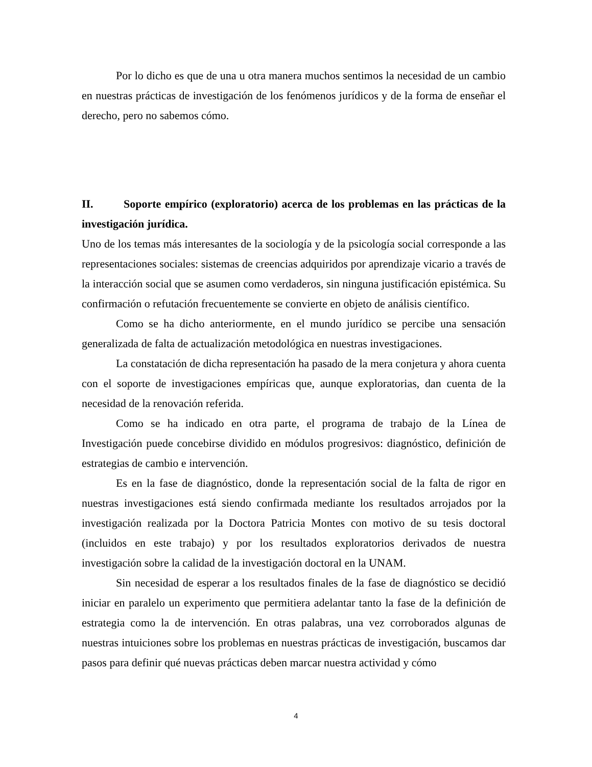Por lo dicho es que de una u otra manera muchos sentimos la necesidad de un cambio en nuestras prácticas de investigación de los fenómenos jurídicos y de la forma de enseñar el derecho, pero no sabemos cómo.
II. Soporte empírico (exploratorio) acerca de los problemas en las prácticas de la investigación jurídica.
Uno de los temas más interesantes de la sociología y de la psicología social corresponde a las representaciones sociales: sistemas de creencias adquiridos por aprendizaje vicario a través de la interacción social que se asumen como verdaderos, sin ninguna justificación epistémica. Su confirmación o refutación frecuentemente se convierte en objeto de análisis científico.
Como se ha dicho anteriormente, en el mundo jurídico se percibe una sensación generalizada de falta de actualización metodológica en nuestras investigaciones.
La constatación de dicha representación ha pasado de la mera conjetura y ahora cuenta con el soporte de investigaciones empíricas que, aunque exploratorias, dan cuenta de la necesidad de la renovación referida.
Como se ha indicado en otra parte, el programa de trabajo de la Línea de Investigación puede concebirse dividido en módulos progresivos: diagnóstico, definición de estrategias de cambio e intervención.
Es en la fase de diagnóstico, donde la representación social de la falta de rigor en nuestras investigaciones está siendo confirmada mediante los resultados arrojados por la investigación realizada por la Doctora Patricia Montes con motivo de su tesis doctoral (incluidos en este trabajo) y por los resultados exploratorios derivados de nuestra investigación sobre la calidad de la investigación doctoral en la UNAM.
Sin necesidad de esperar a los resultados finales de la fase de diagnóstico se decidió iniciar en paralelo un experimento que permitiera adelantar tanto la fase de la definición de estrategia como la de intervención. En otras palabras, una vez corroborados algunas de nuestras intuiciones sobre los problemas en nuestras prácticas de investigación, buscamos dar pasos para definir qué nuevas prácticas deben marcar nuestra actividad y cómo
4